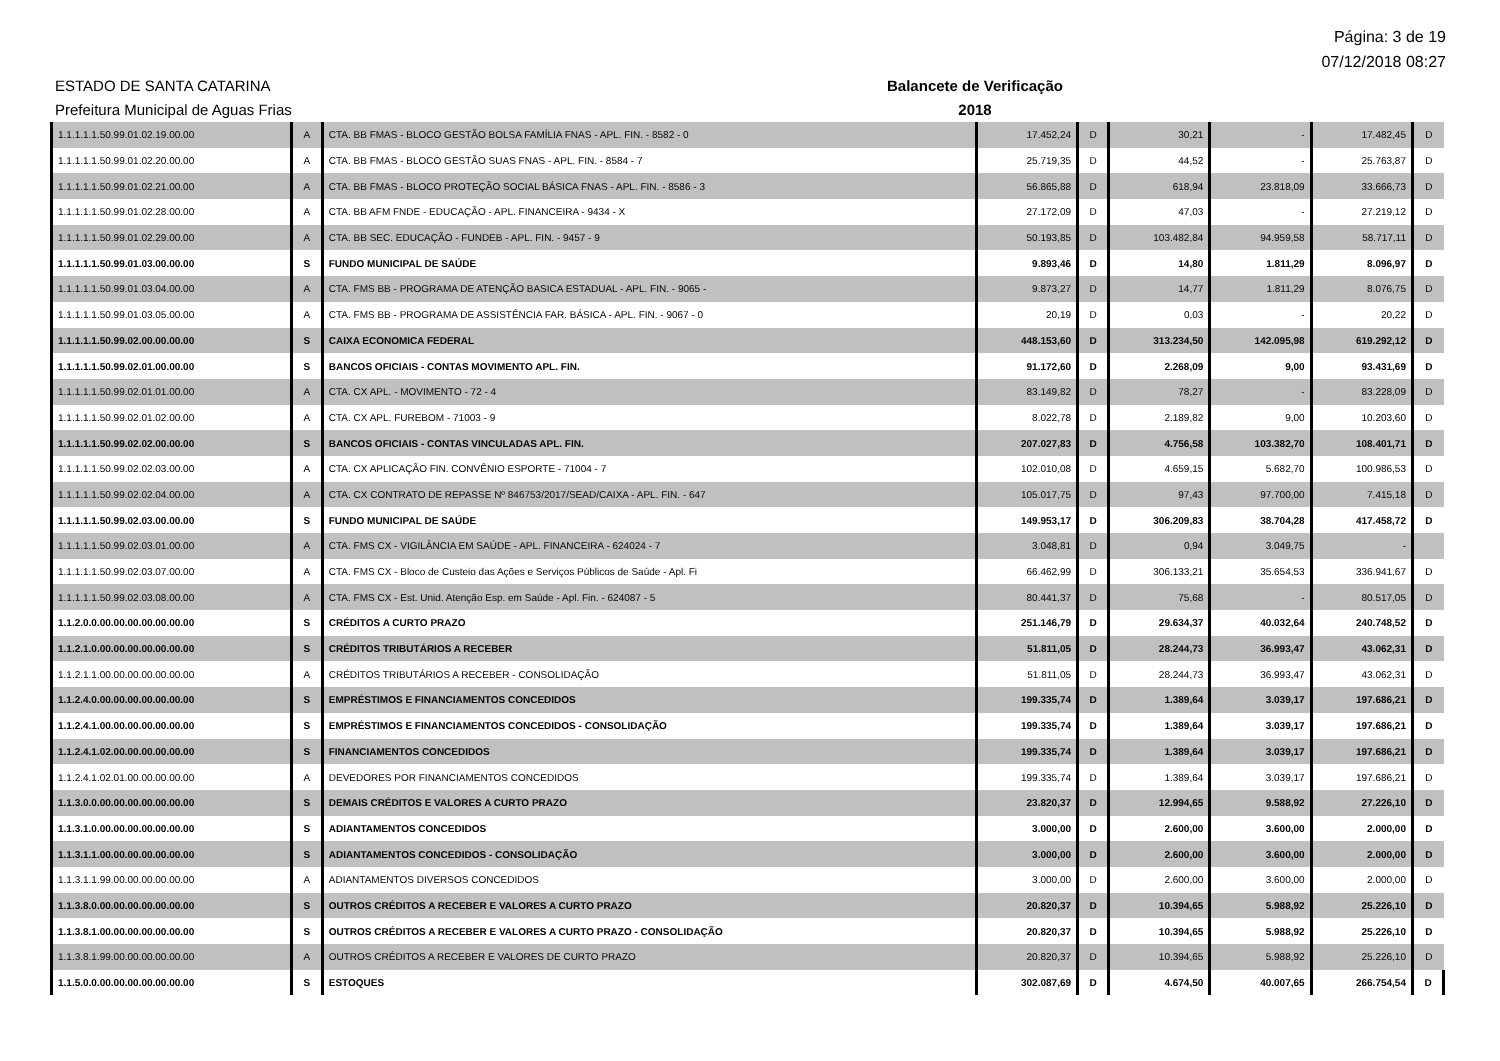Página: 3 de 19
07/12/2018 08:27
ESTADO DE SANTA CATARINA
Prefeitura Municipal de Aguas Frias
Balancete de Verificação
2018
| 1.1.1.1.1.50.99.01.02.19.00.00 | A | CTA. BB FMAS - BLOCO GESTÃO BOLSA FAMÍLIA FNAS - APL. FIN. - 8582 - 0 | 17.452,24 | D | 30,21 | - | 17.482,45 | D |
| 1.1.1.1.1.50.99.01.02.20.00.00 | A | CTA. BB FMAS - BLOCO GESTÃO SUAS FNAS - APL. FIN. - 8584 - 7 | 25.719,35 | D | 44,52 | - | 25.763,87 | D |
| 1.1.1.1.1.50.99.01.02.21.00.00 | A | CTA. BB FMAS - BLOCO PROTEÇÃO SOCIAL BÁSICA FNAS - APL. FIN. - 8586 - 3 | 56.865,88 | D | 618,94 | 23.818,09 | 33.666,73 | D |
| 1.1.1.1.1.50.99.01.02.28.00.00 | A | CTA. BB AFM FNDE - EDUCAÇÃO - APL. FINANCEIRA - 9434 - X | 27.172,09 | D | 47,03 | - | 27.219,12 | D |
| 1.1.1.1.1.50.99.01.02.29.00.00 | A | CTA. BB SEC. EDUCAÇÃO - FUNDEB - APL. FIN. - 9457 - 9 | 50.193,85 | D | 103.482,84 | 94.959,58 | 58.717,11 | D |
| 1.1.1.1.1.50.99.01.03.00.00.00 | S | FUNDO MUNICIPAL DE SAÚDE | 9.893,46 | D | 14,80 | 1.811,29 | 8.096,97 | D |
| 1.1.1.1.1.50.99.01.03.04.00.00 | A | CTA. FMS BB - PROGRAMA DE ATENÇÃO BASICA ESTADUAL - APL. FIN. - 9065 - | 9.873,27 | D | 14,77 | 1.811,29 | 8.076,75 | D |
| 1.1.1.1.1.50.99.01.03.05.00.00 | A | CTA. FMS BB - PROGRAMA DE ASSISTÊNCIA FAR. BÁSICA - APL. FIN. - 9067 - 0 | 20,19 | D | 0,03 | - | 20,22 | D |
| 1.1.1.1.1.50.99.02.00.00.00.00 | S | CAIXA ECONOMICA FEDERAL | 448.153,60 | D | 313.234,50 | 142.095,98 | 619.292,12 | D |
| 1.1.1.1.1.50.99.02.01.00.00.00 | S | BANCOS OFICIAIS - CONTAS MOVIMENTO APL. FIN. | 91.172,60 | D | 2.268,09 | 9,00 | 93.431,69 | D |
| 1.1.1.1.1.50.99.02.01.01.00.00 | A | CTA. CX APL. - MOVIMENTO - 72 - 4 | 83.149,82 | D | 78,27 | - | 83.228,09 | D |
| 1.1.1.1.1.50.99.02.01.02.00.00 | A | CTA. CX APL. FUREBOM - 71003 - 9 | 8.022,78 | D | 2.189,82 | 9,00 | 10.203,60 | D |
| 1.1.1.1.1.50.99.02.02.00.00.00 | S | BANCOS OFICIAIS - CONTAS VINCULADAS APL. FIN. | 207.027,83 | D | 4.756,58 | 103.382,70 | 108.401,71 | D |
| 1.1.1.1.1.50.99.02.02.03.00.00 | A | CTA. CX APLICAÇÃO FIN. CONVÊNIO ESPORTE - 71004 - 7 | 102.010,08 | D | 4.659,15 | 5.682,70 | 100.986,53 | D |
| 1.1.1.1.1.50.99.02.02.04.00.00 | A | CTA. CX CONTRATO DE REPASSE Nº 846753/2017/SEAD/CAIXA - APL. FIN. - 647 | 105.017,75 | D | 97,43 | 97.700,00 | 7.415,18 | D |
| 1.1.1.1.1.50.99.02.03.00.00.00 | S | FUNDO MUNICIPAL DE SAÚDE | 149.953,17 | D | 306.209,83 | 38.704,28 | 417.458,72 | D |
| 1.1.1.1.1.50.99.02.03.01.00.00 | A | CTA. FMS CX - VIGILÂNCIA EM SAÚDE - APL. FINANCEIRA - 624024 - 7 | 3.048,81 | D | 0,94 | 3.049,75 | - | |
| 1.1.1.1.1.50.99.02.03.07.00.00 | A | CTA. FMS CX - Bloco de Custeio das Ações e Serviços Públicos de Saúde - Apl. Fi | 66.462,99 | D | 306.133,21 | 35.654,53 | 336.941,67 | D |
| 1.1.1.1.1.50.99.02.03.08.00.00 | A | CTA. FMS CX - Est. Unid. Atenção Esp. em Saúde - Apl. Fin. - 624087 - 5 | 80.441,37 | D | 75,68 | - | 80.517,05 | D |
| 1.1.2.0.0.00.00.00.00.00.00.00 | S | CRÉDITOS A CURTO PRAZO | 251.146,79 | D | 29.634,37 | 40.032,64 | 240.748,52 | D |
| 1.1.2.1.0.00.00.00.00.00.00.00 | S | CRÉDITOS TRIBUTÁRIOS A RECEBER | 51.811,05 | D | 28.244,73 | 36.993,47 | 43.062,31 | D |
| 1.1.2.1.1.00.00.00.00.00.00.00 | A | CRÉDITOS TRIBUTÁRIOS A RECEBER - CONSOLIDAÇÃO | 51.811,05 | D | 28.244,73 | 36.993,47 | 43.062,31 | D |
| 1.1.2.4.0.00.00.00.00.00.00.00 | S | EMPRÉSTIMOS E FINANCIAMENTOS CONCEDIDOS | 199.335,74 | D | 1.389,64 | 3.039,17 | 197.686,21 | D |
| 1.1.2.4.1.00.00.00.00.00.00.00 | S | EMPRÉSTIMOS E FINANCIAMENTOS CONCEDIDOS - CONSOLIDAÇÃO | 199.335,74 | D | 1.389,64 | 3.039,17 | 197.686,21 | D |
| 1.1.2.4.1.02.00.00.00.00.00.00 | S | FINANCIAMENTOS CONCEDIDOS | 199.335,74 | D | 1.389,64 | 3.039,17 | 197.686,21 | D |
| 1.1.2.4.1.02.01.00.00.00.00.00 | A | DEVEDORES POR FINANCIAMENTOS CONCEDIDOS | 199.335,74 | D | 1.389,64 | 3.039,17 | 197.686,21 | D |
| 1.1.3.0.0.00.00.00.00.00.00.00 | S | DEMAIS CRÉDITOS E VALORES A CURTO PRAZO | 23.820,37 | D | 12.994,65 | 9.588,92 | 27.226,10 | D |
| 1.1.3.1.0.00.00.00.00.00.00.00 | S | ADIANTAMENTOS CONCEDIDOS | 3.000,00 | D | 2.600,00 | 3.600,00 | 2.000,00 | D |
| 1.1.3.1.1.00.00.00.00.00.00.00 | S | ADIANTAMENTOS CONCEDIDOS - CONSOLIDAÇÃO | 3.000,00 | D | 2.600,00 | 3.600,00 | 2.000,00 | D |
| 1.1.3.1.1.99.00.00.00.00.00.00 | A | ADIANTAMENTOS DIVERSOS CONCEDIDOS | 3.000,00 | D | 2.600,00 | 3.600,00 | 2.000,00 | D |
| 1.1.3.8.0.00.00.00.00.00.00.00 | S | OUTROS CRÉDITOS A RECEBER E VALORES A CURTO PRAZO | 20.820,37 | D | 10.394,65 | 5.988,92 | 25.226,10 | D |
| 1.1.3.8.1.00.00.00.00.00.00.00 | S | OUTROS CRÉDITOS A RECEBER E VALORES A CURTO PRAZO - CONSOLIDAÇÃO | 20.820,37 | D | 10.394,65 | 5.988,92 | 25.226,10 | D |
| 1.1.3.8.1.99.00.00.00.00.00.00 | A | OUTROS CRÉDITOS A RECEBER E VALORES DE CURTO PRAZO | 20.820,37 | D | 10.394,65 | 5.988,92 | 25.226,10 | D |
| 1.1.5.0.0.00.00.00.00.00.00.00 | S | ESTOQUES | 302.087,69 | D | 4.674,50 | 40.007,65 | 266.754,54 | D |